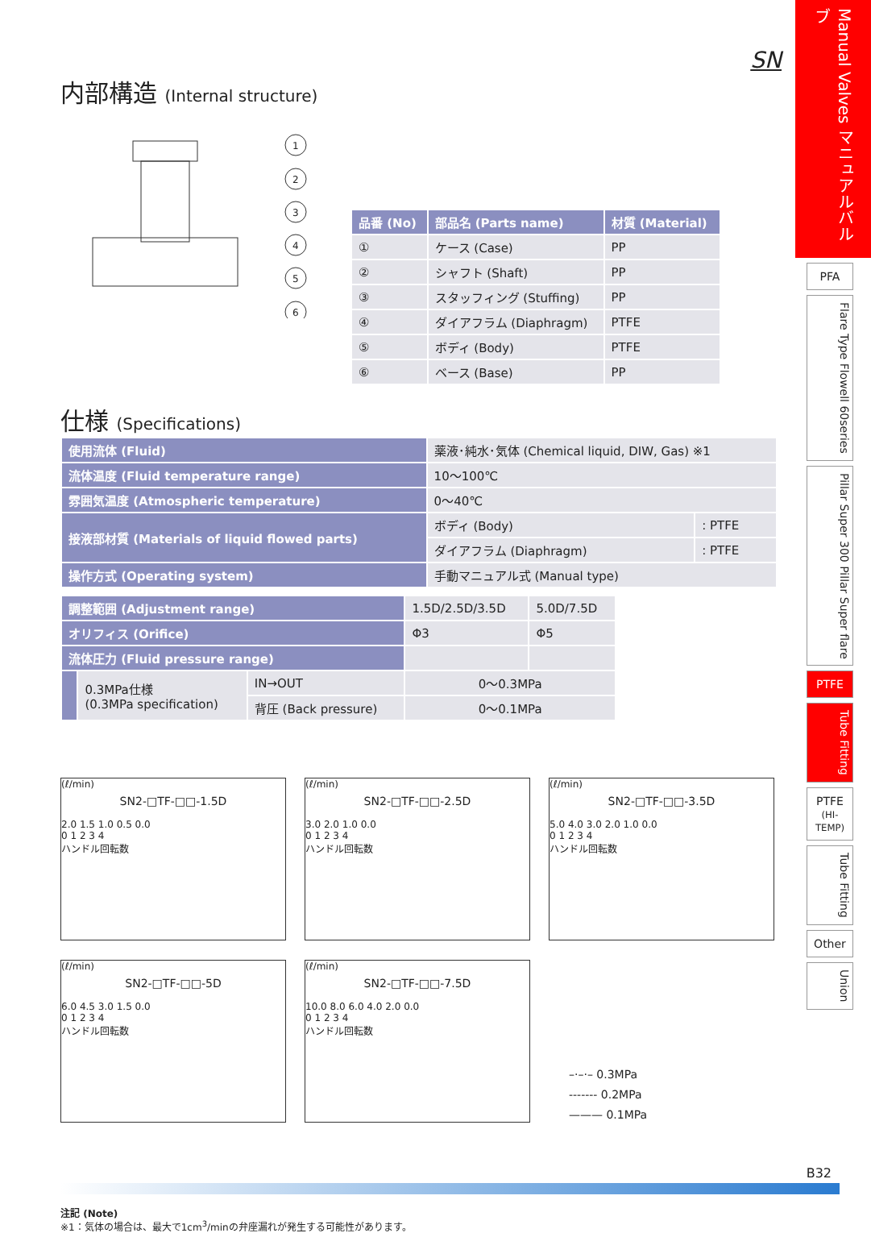SN
内部構造 (Internal structure)
1
2
3
4
5
6
| 品番 (No) | 部品名 (Parts name) | 材質 (Material) |
| --- | --- | --- |
| ① | ケース (Case) | PP |
| ② | シャフト (Shaft) | PP |
| ③ | スタッフィング (Stuffing) | PP |
| ④ | ダイアフラム (Diaphragm) | PTFE |
| ⑤ | ボディ (Body) | PTFE |
| ⑥ | ベース (Base) | PP |
仕様 (Specifications)
| 使用流体 (Fluid) | 薬液･純水･気体 (Chemical liquid, DIW, Gas) ※1 | |
| 流体温度 (Fluid temperature range) | 10～100℃ | |
| 雰囲気温度 (Atmospheric temperature) | 0～40℃ | |
| 接液部材質 (Materials of liquid flowed parts) | ボディ (Body) | : PTFE |
| | ダイアフラム (Diaphragm) | : PTFE |
| 操作方式 (Operating system) | 手動マニュアル式 (Manual type) | |
| 調整範囲 (Adjustment range) | | | 1.5D/2.5D/3.5D | 5.0D/7.5D |
| オリフィス (Orifice) | | | Φ3 | Φ5 |
| 流体圧力 (Fluid pressure range) | | | | |
| | 0.3MPa仕様 (0.3MPa specification) | IN→OUT | 0～0.3MPa | |
| | | 背圧 (Back pressure) | 0～0.1MPa | |
(ℓ/min)
SN2-□TF-□□-1.5D
2.0 1.5 1.0 0.5 0.0
0 1 2 3 4
ハンドル回転数
(ℓ/min)
SN2-□TF-□□-2.5D
3.0 2.0 1.0 0.0
0 1 2 3 4
ハンドル回転数
(ℓ/min)
SN2-□TF-□□-3.5D
5.0 4.0 3.0 2.0 1.0 0.0
0 1 2 3 4
ハンドル回転数
(ℓ/min)
SN2-□TF-□□-5D
6.0 4.5 3.0 1.5 0.0
0 1 2 3 4
ハンドル回転数
(ℓ/min)
SN2-□TF-□□-7.5D
10.0 8.0 6.0 4.0 2.0 0.0
0 1 2 3 4
ハンドル回転数
–·–·– 0.3MPa
------- 0.2MPa
——— 0.1MPa
注記 (Note)
※1：気体の場合は、最大で1cm<sup>3</sup>/minの弁座漏れが発生する可能性があります。
Manual Valves マニュアルバルブ
PFA
Flare Type Flowell 60series
Pillar Super 300 Pillar Super flare
PTFE
Tube Fitting
PTFE
(HI-TEMP)
Tube Fitting
Other
Union
B32